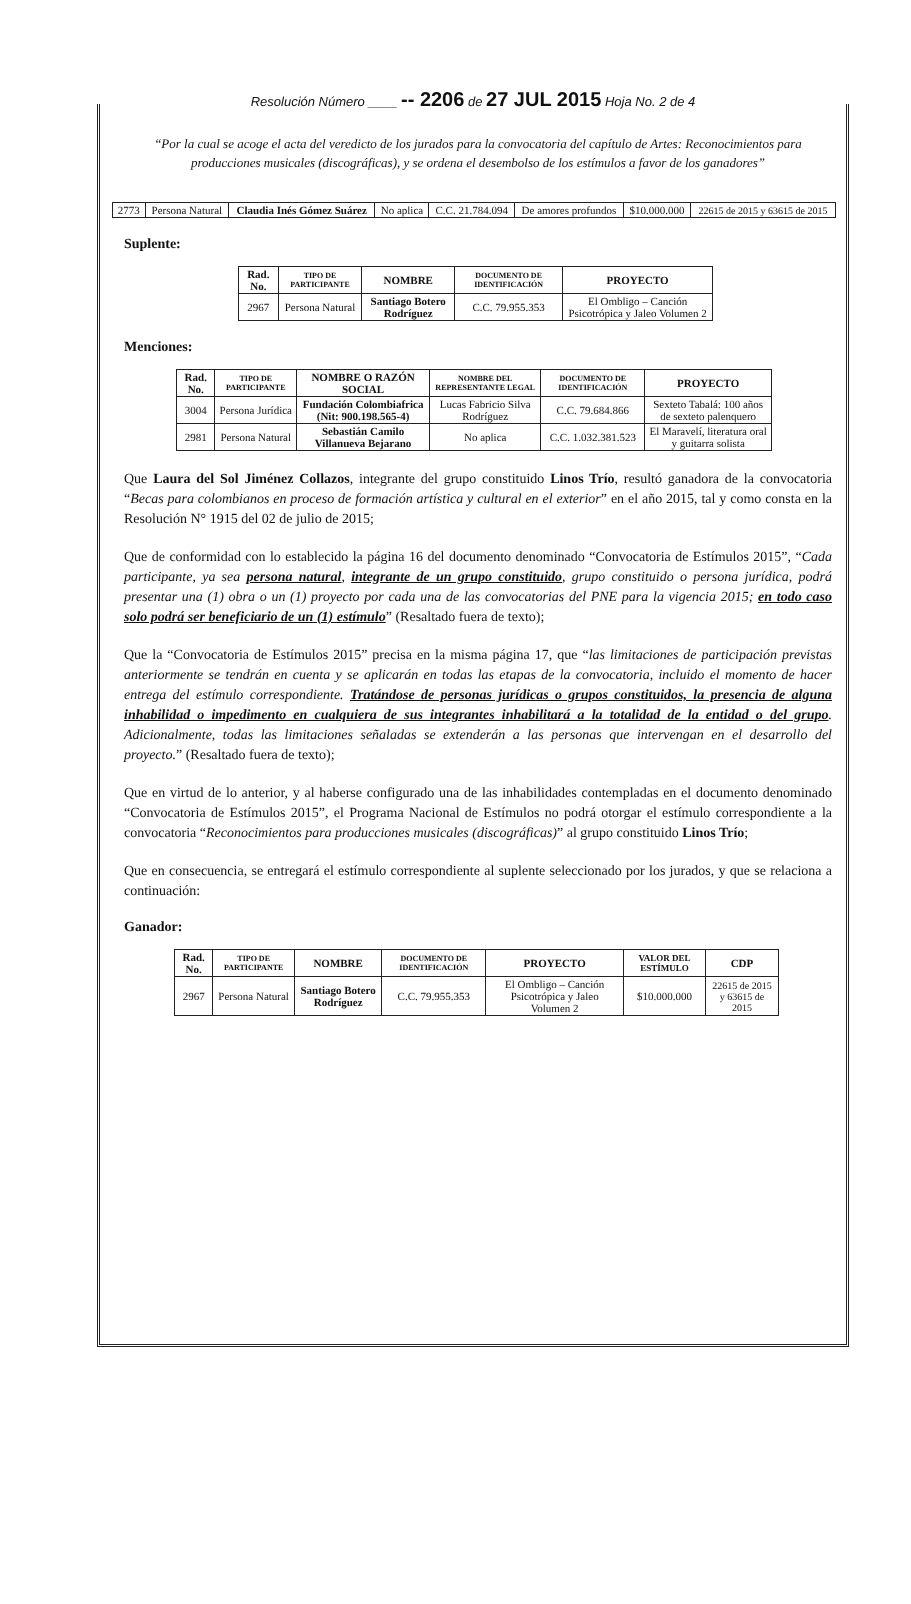Resolución Número ____ -- 2206 de 27 JUL 2015 Hoja No. 2 de 4
“Por la cual se acoge el acta del veredicto de los jurados para la convocatoria del capítulo de Artes: Reconocimientos para producciones musicales (discográficas), y se ordena el desembolso de los estímulos a favor de los ganadores”
| 2773 | Persona Natural | Claudia Inés Gómez Suárez | No aplica | C.C. 21.784.094 | De amores profundos | $10.000.000 | 22615 de 2015 y 63615 de 2015 |
Suplente:
| Rad. No. | TIPO DE PARTICIPANTE | NOMBRE | DOCUMENTO DE IDENTIFICACIÓN | PROYECTO |
| --- | --- | --- | --- | --- |
| 2967 | Persona Natural | Santiago Botero Rodríguez | C.C. 79.955.353 | El Ombligo – Canción Psicotrópica y Jaleo Volumen 2 |
Menciones:
| Rad. No. | TIPO DE PARTICIPANTE | NOMBRE O RAZÓN SOCIAL | NOMBRE DEL REPRESENTANTE LEGAL | DOCUMENTO DE IDENTIFICACIÓN | PROYECTO |
| --- | --- | --- | --- | --- | --- |
| 3004 | Persona Jurídica | Fundación Colombiafrica (Nit: 900.198.565-4) | Lucas Fabricio Silva Rodríguez | C.C. 79.684.866 | Sexteto Tabalá: 100 años de sexteto palenquero |
| 2981 | Persona Natural | Sebastián Camilo Villanueva Bejarano | No aplica | C.C. 1.032.381.523 | El Maravelí, literatura oral y guitarra solista |
Que Laura del Sol Jiménez Collazos, integrante del grupo constituido Linos Trío, resultó ganadora de la convocatoria “Becas para colombianos en proceso de formación artística y cultural en el exterior” en el año 2015, tal y como consta en la Resolución N° 1915 del 02 de julio de 2015;
Que de conformidad con lo establecido la página 16 del documento denominado “Convocatoria de Estímulos 2015”, “Cada participante, ya sea persona natural, integrante de un grupo constituido, grupo constituido o persona jurídica, podrá presentar una (1) obra o un (1) proyecto por cada una de las convocatorias del PNE para la vigencia 2015; en todo caso solo podrá ser beneficiario de un (1) estímulo” (Resaltado fuera de texto);
Que la “Convocatoria de Estímulos 2015” precisa en la misma página 17, que “las limitaciones de participación previstas anteriormente se tendrán en cuenta y se aplicarán en todas las etapas de la convocatoria, incluido el momento de hacer entrega del estímulo correspondiente. Tratándose de personas jurídicas o grupos constituidos, la presencia de alguna inhabilidad o impedimento en cualquiera de sus integrantes inhabilitará a la totalidad de la entidad o del grupo. Adicionalmente, todas las limitaciones señaladas se extenderán a las personas que intervengan en el desarrollo del proyecto.” (Resaltado fuera de texto);
Que en virtud de lo anterior, y al haberse configurado una de las inhabilidades contempladas en el documento denominado “Convocatoria de Estímulos 2015”, el Programa Nacional de Estímulos no podrá otorgar el estímulo correspondiente a la convocatoria “Reconocimientos para producciones musicales (discográficas)” al grupo constituido Linos Trío;
Que en consecuencia, se entregará el estímulo correspondiente al suplente seleccionado por los jurados, y que se relaciona a continuación:
Ganador:
| Rad. No. | TIPO DE PARTICIPANTE | NOMBRE | DOCUMENTO DE IDENTIFICACIÓN | PROYECTO | VALOR DEL ESTÍMULO | CDP |
| --- | --- | --- | --- | --- | --- | --- |
| 2967 | Persona Natural | Santiago Botero Rodríguez | C.C. 79.955.353 | El Ombligo – Canción Psicotrópica y Jaleo Volumen 2 | $10.000.000 | 22615 de 2015 y 63615 de 2015 |